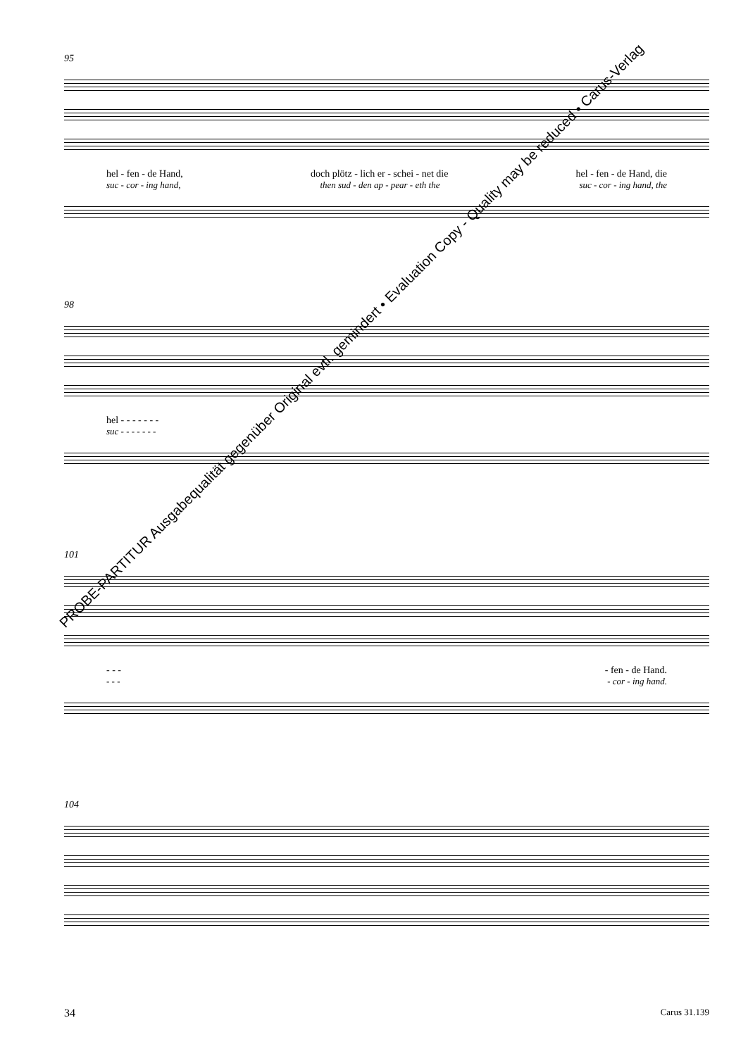95
hel - fen - de Hand, doch plötz - lich er - schei - net die hel - fen - de Hand, die
suc - cor - ing hand, then sud - den ap - pear - eth the suc - cor - ing hand, the
98
hel - - - - - - -
suc - - - - - - -
101
- - - - fen - de Hand.
- - - - cor - ing hand.
104
PROBE-PARTITUR Ausgabequalität gegenüber Original evtl. gemindert • Evaluation Copy - Quality may be reduced • Carus-Verlag
34 Carus 31.139